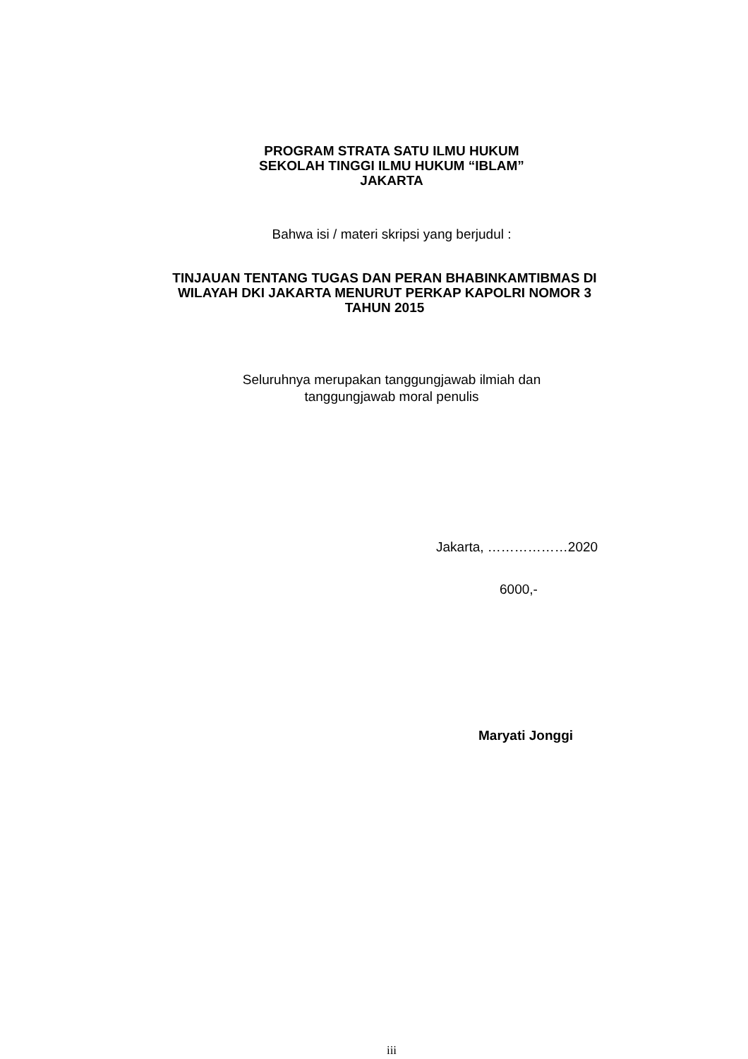PROGRAM STRATA SATU ILMU HUKUM
SEKOLAH TINGGI ILMU HUKUM “IBLAM”
JAKARTA
Bahwa isi / materi skripsi yang berjudul :
TINJAUAN TENTANG TUGAS DAN PERAN BHABINKAMTIBMAS DI
WILAYAH DKI JAKARTA MENURUT PERKAP KAPOLRI NOMOR 3
TAHUN 2015
Seluruhnya merupakan tanggungjawab ilmiah dan
tanggungjawab moral penulis
Jakarta, ………………2020
6000,-
Maryati Jonggi
iii